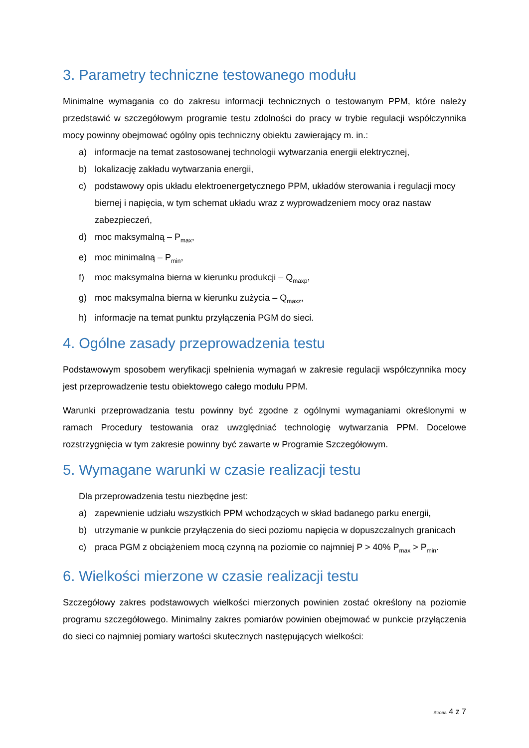3. Parametry techniczne testowanego modułu
Minimalne wymagania co do zakresu informacji technicznych o testowanym PPM, które należy przedstawić w szczegółowym programie testu zdolności do pracy w trybie regulacji współczynnika mocy powinny obejmować ogólny opis techniczny obiektu zawierający m. in.:
a) informacje na temat zastosowanej technologii wytwarzania energii elektrycznej,
b) lokalizację zakładu wytwarzania energii,
c) podstawowy opis układu elektroenergetycznego PPM, układów sterowania i regulacji mocy biernej i napięcia, w tym schemat układu wraz z wyprowadzeniem mocy oraz nastaw zabezpieczeń,
d) moc maksymalną – P<sub>max</sub>,
e) moc minimalną – P<sub>min</sub>,
f) moc maksymalna bierna w kierunku produkcji – Q<sub>maxp</sub>,
g) moc maksymalna bierna w kierunku zużycia – Q<sub>maxz</sub>,
h) informacje na temat punktu przyłączenia PGM do sieci.
4. Ogólne zasady przeprowadzenia testu
Podstawowym sposobem weryfikacji spełnienia wymagań w zakresie regulacji współczynnika mocy jest przeprowadzenie testu obiektowego całego modułu PPM.
Warunki przeprowadzania testu powinny być zgodne z ogólnymi wymaganiami określonymi w ramach Procedury testowania oraz uwzględniać technologię wytwarzania PPM. Docelowe rozstrzygnięcia w tym zakresie powinny być zawarte w Programie Szczegółowym.
5. Wymagane warunki w czasie realizacji testu
Dla przeprowadzenia testu niezbędne jest:
a) zapewnienie udziału wszystkich PPM wchodzących w skład badanego parku energii,
b) utrzymanie w punkcie przyłączenia do sieci poziomu napięcia w dopuszczalnych granicach
c) praca PGM z obciążeniem mocą czynną na poziomie co najmniej P > 40% P<sub>max</sub> > P<sub>min</sub>.
6. Wielkości mierzone w czasie realizacji testu
Szczegółowy zakres podstawowych wielkości mierzonych powinien zostać określony na poziomie programu szczegółowego. Minimalny zakres pomiarów powinien obejmować w punkcie przyłączenia do sieci co najmniej pomiary wartości skutecznych następujących wielkości:
Strona 4 z 7